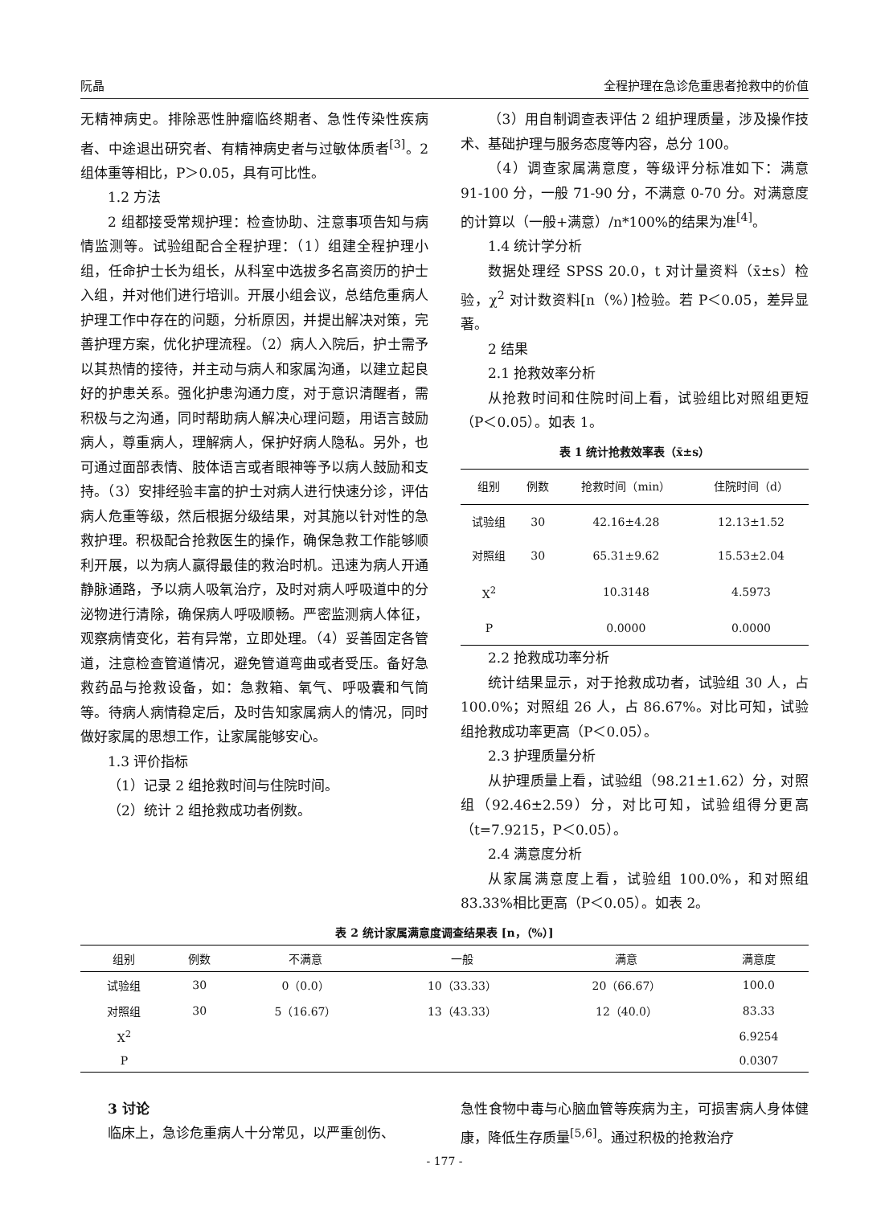阮晶 全程护理在急诊危重患者抢救中的价值
无精神病史。排除恶性肿瘤临终期者、急性传染性疾病者、中途退出研究者、有精神病史者与过敏体质者<sup>[3]</sup>。2 组体重等相比，P＞0.05，具有可比性。
1.2 方法
2 组都接受常规护理：检查协助、注意事项告知与病情监测等。试验组配合全程护理：（1）组建全程护理小组，任命护士长为组长，从科室中选拔多名高资历的护士入组，并对他们进行培训。开展小组会议，总结危重病人护理工作中存在的问题，分析原因，并提出解决对策，完善护理方案，优化护理流程。（2）病人入院后，护士需予以其热情的接待，并主动与病人和家属沟通，以建立起良好的护患关系。强化护患沟通力度，对于意识清醒者，需积极与之沟通，同时帮助病人解决心理问题，用语言鼓励病人，尊重病人，理解病人，保护好病人隐私。另外，也可通过面部表情、肢体语言或者眼神等予以病人鼓励和支持。（3）安排经验丰富的护士对病人进行快速分诊，评估病人危重等级，然后根据分级结果，对其施以针对性的急救护理。积极配合抢救医生的操作，确保急救工作能够顺利开展，以为病人赢得最佳的救治时机。迅速为病人开通静脉通路，予以病人吸氧治疗，及时对病人呼吸道中的分泌物进行清除，确保病人呼吸顺畅。严密监测病人体征，观察病情变化，若有异常，立即处理。（4）妥善固定各管道，注意检查管道情况，避免管道弯曲或者受压。备好急救药品与抢救设备，如：急救箱、氧气、呼吸囊和气筒等。待病人病情稳定后，及时告知家属病人的情况，同时做好家属的思想工作，让家属能够安心。
1.3 评价指标
（1）记录 2 组抢救时间与住院时间。
（2）统计 2 组抢救成功者例数。
（3）用自制调查表评估 2 组护理质量，涉及操作技术、基础护理与服务态度等内容，总分 100。
（4）调查家属满意度，等级评分标准如下：满意 91-100 分，一般 71-90 分，不满意 0-70 分。对满意度的计算以（一般+满意）/n*100%的结果为准<sup>[4]</sup>。
1.4 统计学分析
数据处理经 SPSS 20.0，t 对计量资料（x̄±s）检验，χ<sup>2</sup> 对计数资料[n（%）]检验。若 P＜0.05，差异显著。
2 结果
2.1 抢救效率分析
从抢救时间和住院时间上看，试验组比对照组更短（P＜0.05）。如表 1。
表 1 统计抢救效率表（x̄±s）
| 组别 | 例数 | 抢救时间（min） | 住院时间（d） |
| --- | --- | --- | --- |
| 试验组 | 30 | 42.16±4.28 | 12.13±1.52 |
| 对照组 | 30 | 65.31±9.62 | 15.53±2.04 |
| X<sup>2</sup> | | 10.3148 | 4.5973 |
| P | | 0.0000 | 0.0000 |
2.2 抢救成功率分析
统计结果显示，对于抢救成功者，试验组 30 人，占 100.0%；对照组 26 人，占 86.67%。对比可知，试验组抢救成功率更高（P＜0.05）。
2.3 护理质量分析
从护理质量上看，试验组（98.21±1.62）分，对照组（92.46±2.59）分，对比可知，试验组得分更高（t=7.9215，P＜0.05）。
2.4 满意度分析
从家属满意度上看，试验组 100.0%，和对照组 83.33%相比更高（P＜0.05）。如表 2。
表 2 统计家属满意度调查结果表 [n，（%）]
| 组别 | 例数 | 不满意 | 一般 | 满意 | 满意度 |
| --- | --- | --- | --- | --- | --- |
| 试验组 | 30 | 0（0.0） | 10（33.33） | 20（66.67） | 100.0 |
| 对照组 | 30 | 5（16.67） | 13（43.33） | 12（40.0） | 83.33 |
| X<sup>2</sup> | | | | | 6.9254 |
| P | | | | | 0.0307 |
3 讨论
临床上，急诊危重病人十分常见，以严重创伤、
急性食物中毒与心脑血管等疾病为主，可损害病人身体健康，降低生存质量<sup>[5,6]</sup>。通过积极的抢救治疗
- 177 -